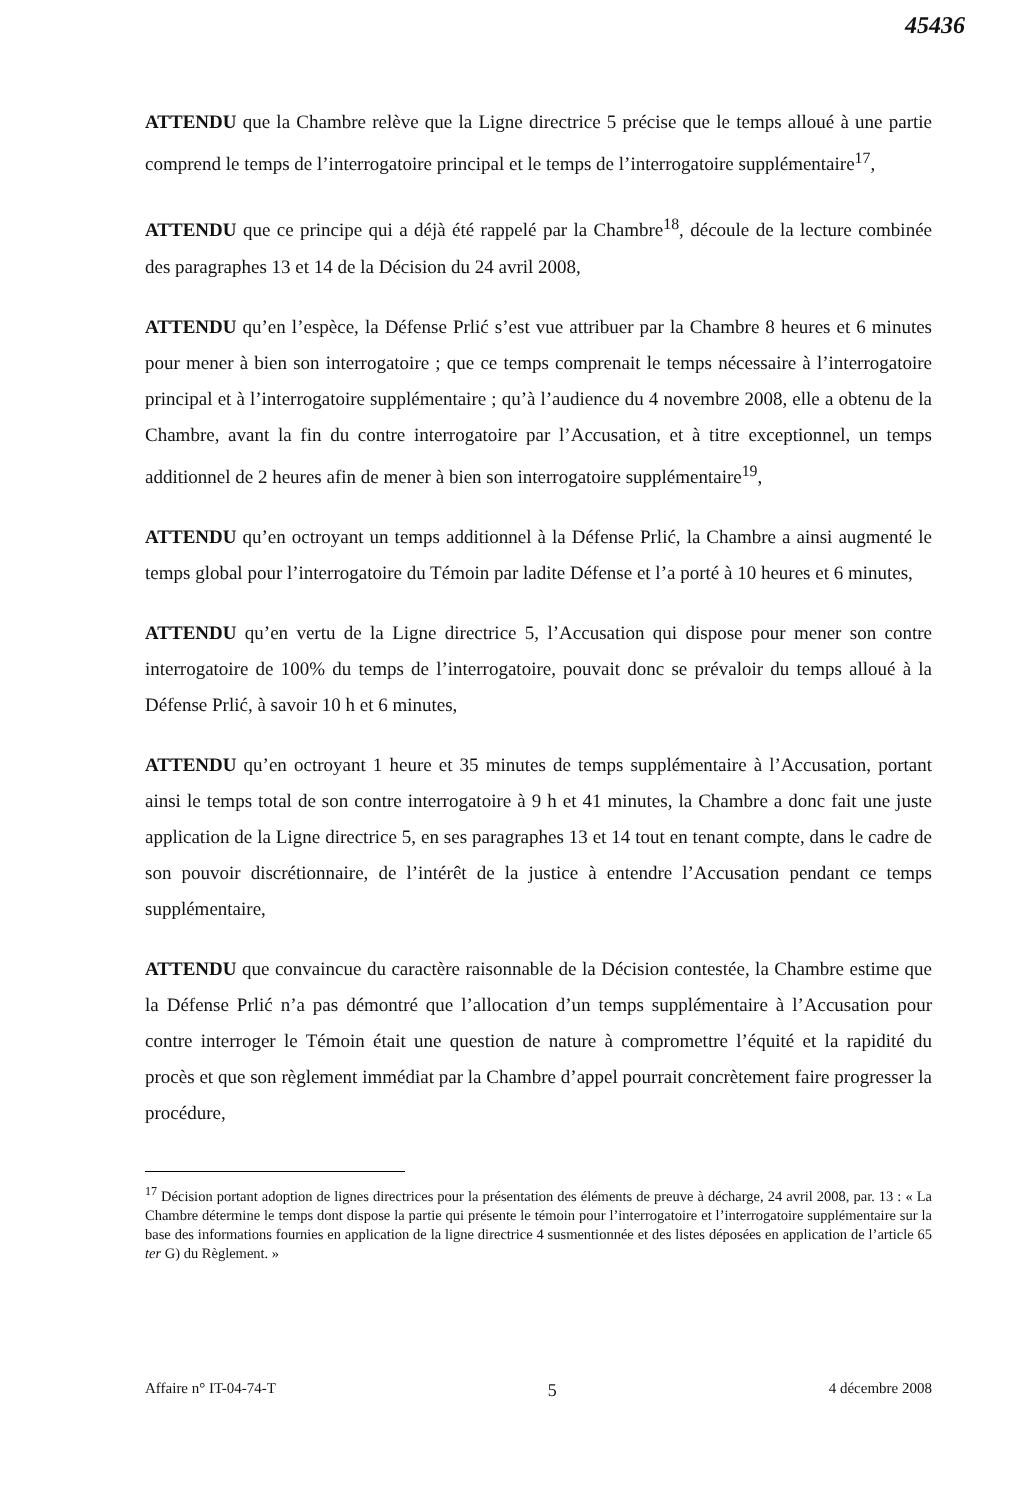45436
ATTENDU que la Chambre relève que la Ligne directrice 5 précise que le temps alloué à une partie comprend le temps de l’interrogatoire principal et le temps de l’interrogatoire supplémentaire<sup>17</sup>,
ATTENDU que ce principe qui a déjà été rappelé par la Chambre<sup>18</sup>, découle de la lecture combinée des paragraphes 13 et 14 de la Décision du 24 avril 2008,
ATTENDU qu’en l’espèce, la Défense Prlić s’est vue attribuer par la Chambre 8 heures et 6 minutes pour mener à bien son interrogatoire ; que ce temps comprenait le temps nécessaire à l’interrogatoire principal et à l’interrogatoire supplémentaire ; qu’à l’audience du 4 novembre 2008, elle a obtenu de la Chambre, avant la fin du contre interrogatoire par l’Accusation, et à titre exceptionnel, un temps additionnel de 2 heures afin de mener à bien son interrogatoire supplémentaire<sup>19</sup>,
ATTENDU qu’en octroyant un temps additionnel à la Défense Prlić, la Chambre a ainsi augmenté le temps global pour l’interrogatoire du Témoin par ladite Défense et l’a porté à 10 heures et 6 minutes,
ATTENDU qu’en vertu de la Ligne directrice 5, l’Accusation qui dispose pour mener son contre interrogatoire de 100% du temps de l’interrogatoire, pouvait donc se prévaloir du temps alloué à la Défense Prlić, à savoir 10 h et 6 minutes,
ATTENDU qu’en octroyant 1 heure et 35 minutes de temps supplémentaire à l’Accusation, portant ainsi le temps total de son contre interrogatoire à 9 h et 41 minutes, la Chambre a donc fait une juste application de la Ligne directrice 5, en ses paragraphes 13 et 14 tout en tenant compte, dans le cadre de son pouvoir discrétionnaire, de l’intérêt de la justice à entendre l’Accusation pendant ce temps supplémentaire,
ATTENDU que convaincue du caractère raisonnable de la Décision contestée, la Chambre estime que la Défense Prlić n’a pas démontré que l’allocation d’un temps supplémentaire à l’Accusation pour contre interroger le Témoin était une question de nature à compromettre l’équité et la rapidité du procès et que son règlement immédiat par la Chambre d’appel pourrait concrètement faire progresser la procédure,
<sup>17</sup> Décision portant adoption de lignes directrices pour la présentation des éléments de preuve à décharge, 24 avril 2008, par. 13 : « La Chambre détermine le temps dont dispose la partie qui présente le témoin pour l’interrogatoire et l’interrogatoire supplémentaire sur la base des informations fournies en application de la ligne directrice 4 susmentionnée et des listes déposées en application de l’article 65 ter G) du Règlement. »
Affaire n° IT-04-74-T 5 4 décembre 2008